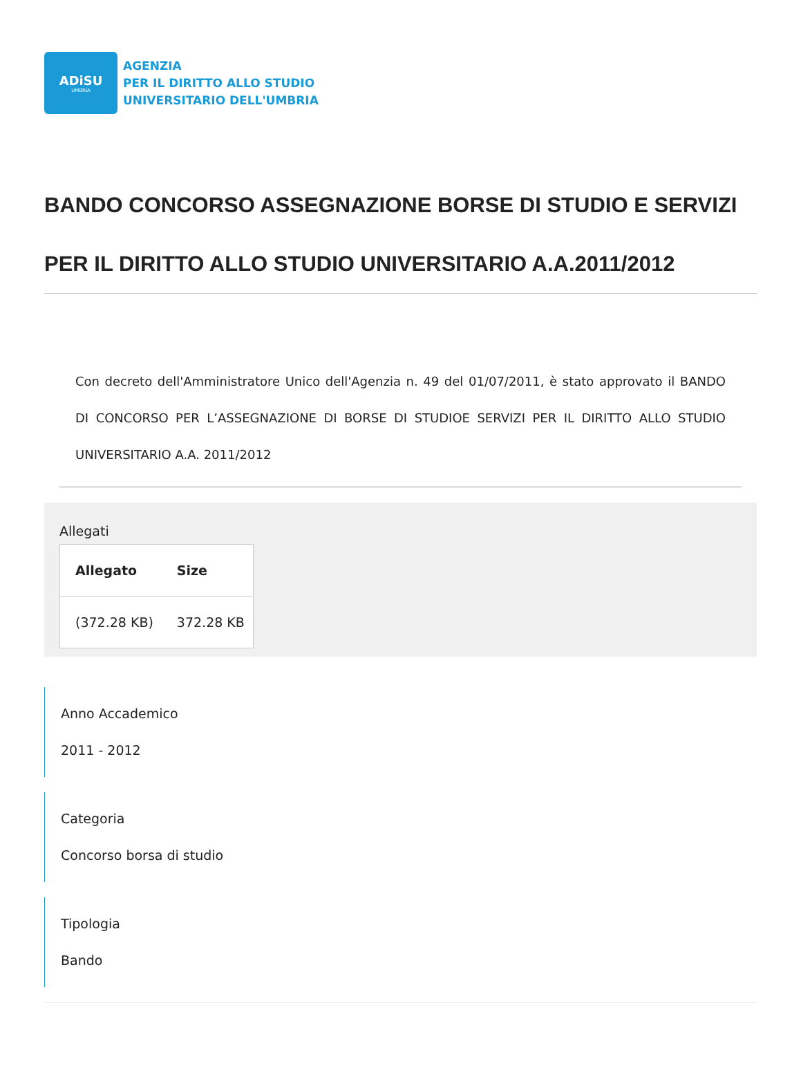ADiSU
UMBRIA
AGENZIA
PER IL DIRITTO ALLO STUDIO
UNIVERSITARIO DELL'UMBRIA
BANDO CONCORSO ASSEGNAZIONE BORSE DI STUDIO E SERVIZI PER IL DIRITTO ALLO STUDIO UNIVERSITARIO A.A.2011/2012
Con decreto dell'Amministratore Unico dell'Agenzia n. 49 del 01/07/2011, è stato approvato il BANDO DI CONCORSO PER L’ASSEGNAZIONE DI BORSE DI STUDIOE SERVIZI PER IL DIRITTO ALLO STUDIO UNIVERSITARIO A.A. 2011/2012
Allegati
| Allegato | Size |
| --- | --- |
| (372.28 KB) | 372.28 KB |
Anno Accademico
2011 - 2012
Categoria
Concorso borsa di studio
Tipologia
Bando